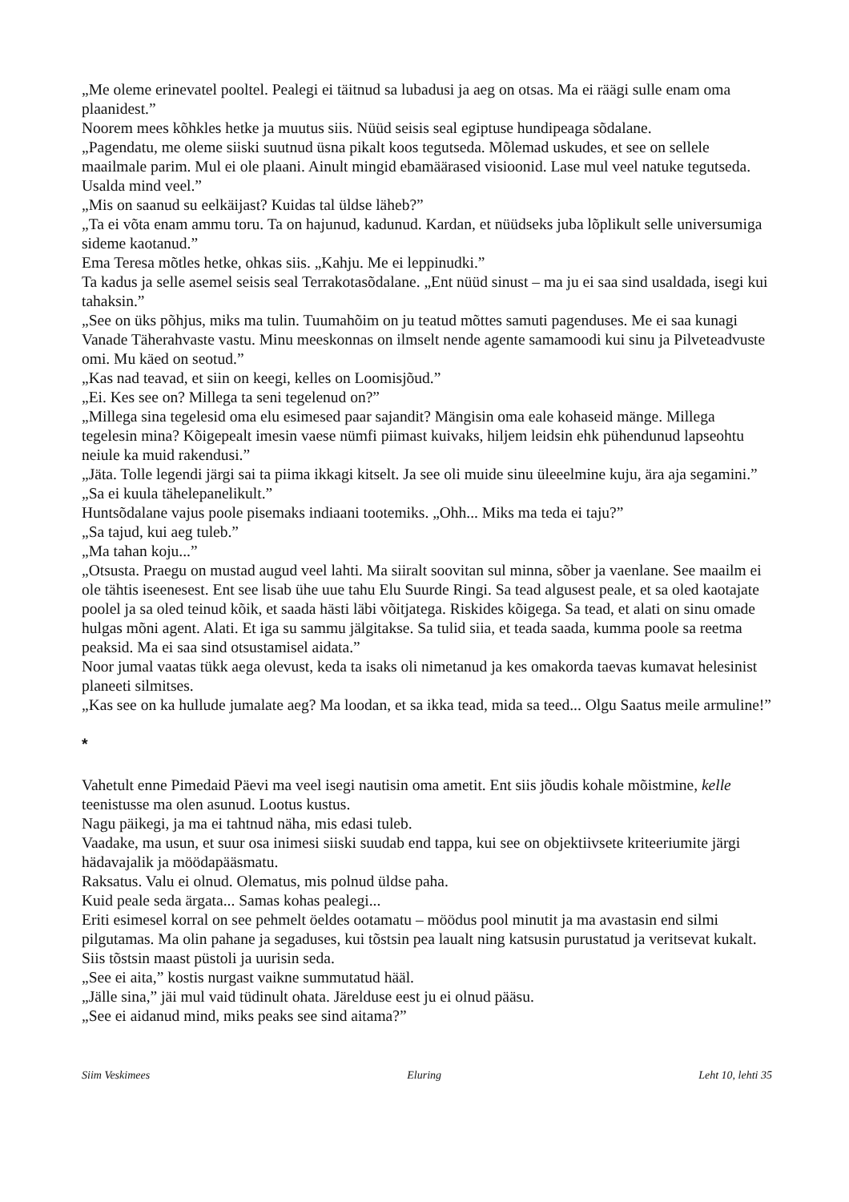„Me oleme erinevatel pooltel. Pealegi ei täitnud sa lubadusi ja aeg on otsas. Ma ei räägi sulle enam oma plaanidest.”
Noorem mees kõhkles hetke ja muutus siis. Nüüd seisis seal egiptuse hundipeaga sõdalane.
„Pagendatu, me oleme siiski suutnud üsna pikalt koos tegutseda. Mõlemad uskudes, et see on sellele maailmale parim. Mul ei ole plaani. Ainult mingid ebamäärased visioonid. Lase mul veel natuke tegutseda. Usalda mind veel.”
„Mis on saanud su eelkäijast? Kuidas tal üldse läheb?”
„Ta ei võta enam ammu toru. Ta on hajunud, kadunud. Kardan, et nüüdseks juba lõplikult selle universumiga sideme kaotanud.”
Ema Teresa mõtles hetke, ohkas siis. „Kahju. Me ei leppinudki.”
Ta kadus ja selle asemel seisis seal Terrakotasõdalane. „Ent nüüd sinust – ma ju ei saa sind usaldada, isegi kui tahaksin.”
„See on üks põhjus, miks ma tulin. Tuumahõim on ju teatud mõttes samuti pagenduses. Me ei saa kunagi Vanade Täherahvaste vastu. Minu meeskonnas on ilmselt nende agente samamoodi kui sinu ja Pilveteadvuste omi. Mu käed on seotud.”
„Kas nad teavad, et siin on keegi, kelles on Loomisjõud.”
„Ei. Kes see on? Millega ta seni tegelenud on?”
„Millega sina tegelesid oma elu esimesed paar sajandit? Mängisin oma eale kohaseid mänge. Millega tegelesin mina? Kõigepealt imesin vaese nümfi piimast kuivaks, hiljem leidsin ehk pühendunud lapseohtu neiule ka muid rakendusi.”
„Jäta. Tolle legendi järgi sai ta piima ikkagi kitselt. Ja see oli muide sinu üleeelmine kuju, ära aja segamini.”
„Sa ei kuula tähelepanelikult.”
Huntsõdalane vajus poole pisemaks indiaani tootemiks. „Ohh... Miks ma teda ei taju?”
„Sa tajud, kui aeg tuleb.”
„Ma tahan koju...”
„Otsusta. Praegu on mustad augud veel lahti. Ma siiralt soovitan sul minna, sõber ja vaenlane. See maailm ei ole tähtis iseenesest. Ent see lisab ühe uue tahu Elu Suurde Ringi. Sa tead algusest peale, et sa oled kaotajate poolel ja sa oled teinud kõik, et saada hästi läbi võitjatega. Riskides kõigega. Sa tead, et alati on sinu omade hulgas mõni agent. Alati. Et iga su sammu jälgitakse. Sa tulid siia, et teada saada, kumma poole sa reetma peaksid. Ma ei saa sind otsustamisel aidata.”
Noor jumal vaatas tükk aega olevust, keda ta isaks oli nimetanud ja kes omakorda taevas kumavat helesinist planeeti silmitses.
„Kas see on ka hullude jumalate aeg? Ma loodan, et sa ikka tead, mida sa teed... Olgu Saatus meile armuline!”
*
Vahetult enne Pimedaid Päevi ma veel isegi nautisin oma ametit. Ent siis jõudis kohale mõistmine, kelle teenistusse ma olen asunud. Lootus kustus.
Nagu päikegi, ja ma ei tahtnud näha, mis edasi tuleb.
Vaadake, ma usun, et suur osa inimesi siiski suudab end tappa, kui see on objektiivsete kriteeriumite järgi hädavajalik ja möödapääsmatu.
Raksatus. Valu ei olnud. Olematus, mis polnud üldse paha.
Kuid peale seda ärgata... Samas kohas pealegi...
Eriti esimesel korral on see pehmelt öeldes ootamatu – möödus pool minutit ja ma avastasin end silmi pilgutamas. Ma olin pahane ja segaduses, kui tõstsin pea laualt ning katsusin purustatud ja veritsevat kukalt. Siis tõstsin maast püstoli ja uurisin seda.
„See ei aita,” kostis nurgast vaikne summutatud hääl.
„Jälle sina,” jäi mul vaid tüdinult ohata. Järelduse eest ju ei olnud pääsu.
„See ei aidanud mind, miks peaks see sind aitama?”
Siim Veskimees Eluring Leht 10, lehti 35